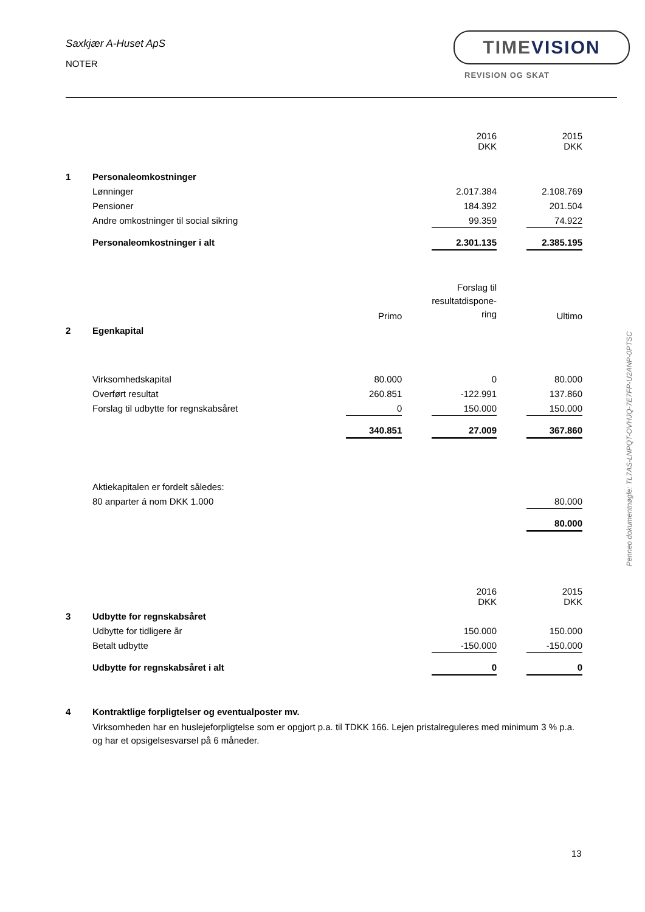Saxkjær A-Huset ApS
NOTER
TIMEVISION
REVISION OG SKAT
Penneo dokumentnøgle: TL7AS-LNPQT-OVHJQ-7E7FP-U2ANP-0PTSC
| | | | | 2016 DKK | | 2015 DKK |
| 1 | Personaleomkostninger | | | | | |
| | Lønninger | | | 2.017.384 | | 2.108.769 |
| | Pensioner | | | 184.392 | | 201.504 |
| | Andre omkostninger til social sikring | | | 99.359 | | 74.922 |
| | Personaleomkostninger i alt | | | 2.301.135 | | 2.385.195 |
| | | Primo | | Forslag til resultatdispone-ring | | Ultimo |
| 2 | Egenkapital | | | | | |
| | Virksomhedskapital | 80.000 | | 0 | | 80.000 |
| | Overført resultat | 260.851 | | -122.991 | | 137.860 |
| | Forslag til udbytte for regnskabsåret | 0 | | 150.000 | | 150.000 |
| | | 340.851 | | 27.009 | | 367.860 |
| | Aktiekapitalen er fordelt således: | | | | | |
| | 80 anparter á nom DKK 1.000 | | | | | 80.000 |
| | | | | | | 80.000 |
| | | | | 2016 DKK | | 2015 DKK |
| 3 | Udbytte for regnskabsåret | | | | | |
| | Udbytte for tidligere år | | | 150.000 | | 150.000 |
| | Betalt udbytte | | | -150.000 | | -150.000 |
| | Udbytte for regnskabsåret i alt | | | 0 | | 0 |
| 4 | Kontraktlige forpligtelser og eventualposter mv. | | | | | |
| | Virksomheden har en huslejeforpligtelse som er opgjort p.a. til TDKK 166. Lejen pristalreguleres med minimum 3 % p.a. og har et opsigelsesvarsel på 6 måneder. | | | | | |
13